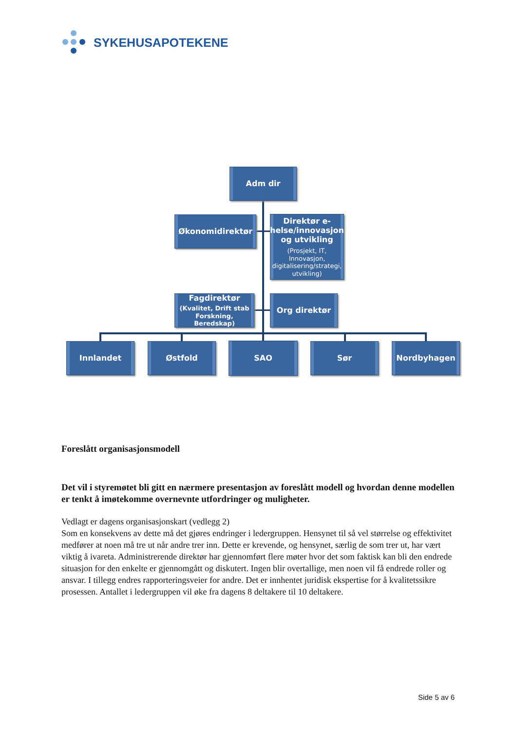SYKEHUSAPOTEKENE
Adm dir
Økonomidirektør
Direktør e-helse/innovasjon og utvikling
(Prosjekt, IT, Innovasjon, digitalisering/strategi, utvikling)
Fagdirektør
(Kvalitet, Drift stab Forskning, Beredskap)
Org direktør
Innlandet Østfold SAO Sør Nordbyhagen
Foreslått organisasjonsmodell
Det vil i styremøtet bli gitt en nærmere presentasjon av foreslått modell og hvordan denne modellen er tenkt å imøtekomme overnevnte utfordringer og muligheter.
Vedlagt er dagens organisasjonskart (vedlegg 2)
Som en konsekvens av dette må det gjøres endringer i ledergruppen. Hensynet til så vel størrelse og effektivitet medfører at noen må tre ut når andre trer inn. Dette er krevende, og hensynet, særlig de som trer ut, har vært viktig å ivareta. Administrerende direktør har gjennomført flere møter hvor det som faktisk kan bli den endrede situasjon for den enkelte er gjennomgått og diskutert. Ingen blir overtallige, men noen vil få endrede roller og ansvar. I tillegg endres rapporteringsveier for andre. Det er innhentet juridisk ekspertise for å kvalitetssikre prosessen. Antallet i ledergruppen vil øke fra dagens 8 deltakere til 10 deltakere.
Side 5 av 6